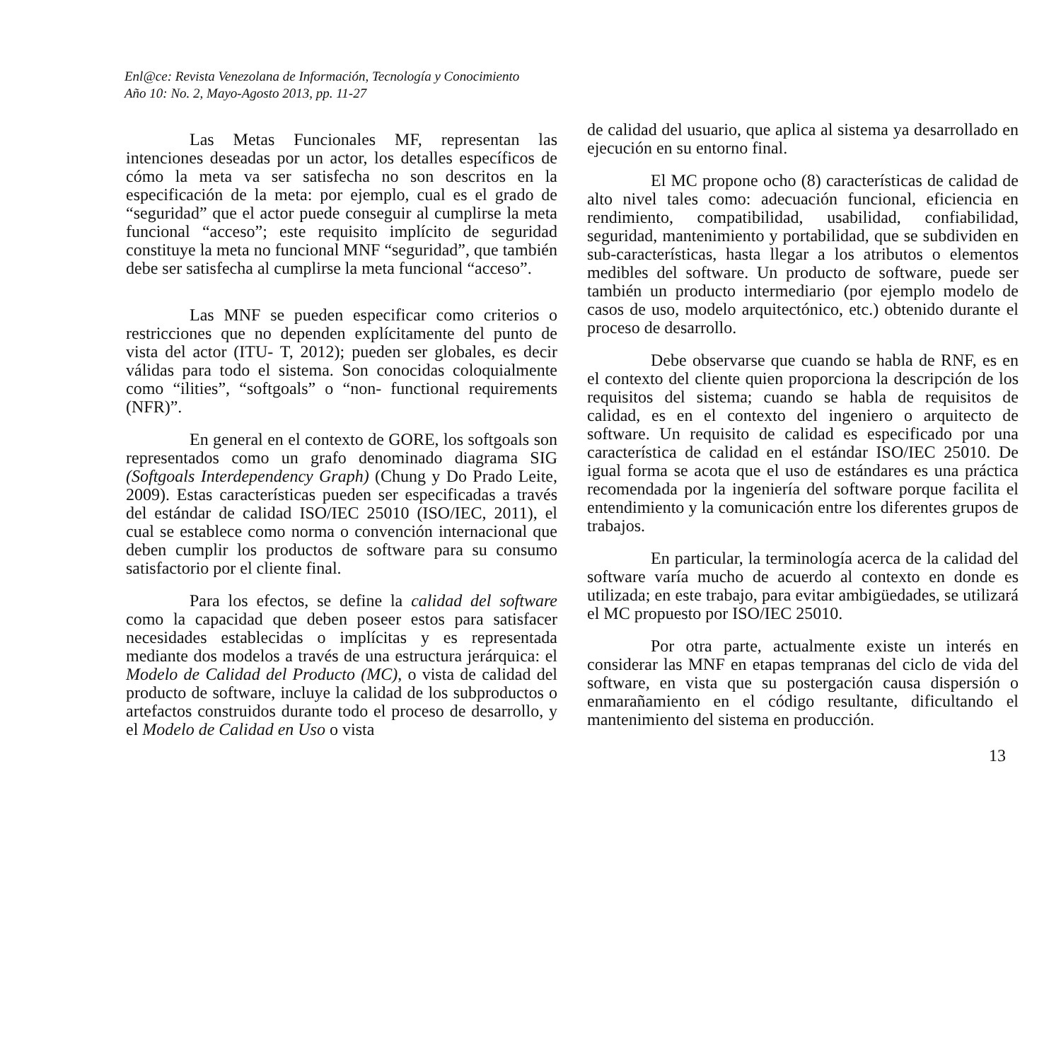Enl@ce: Revista Venezolana de Información, Tecnología y Conocimiento
Año 10: No. 2, Mayo-Agosto 2013, pp. 11-27
Las Metas Funcionales MF, representan las intenciones deseadas por un actor, los detalles específicos de cómo la meta va ser satisfecha no son descritos en la especificación de la meta: por ejemplo, cual es el grado de “seguridad” que el actor puede conseguir al cumplirse la meta funcional “acceso”; este requisito implícito de seguridad constituye la meta no funcional MNF “seguridad”, que también debe ser satisfecha al cumplirse la meta funcional “acceso”.
Las MNF se pueden especificar como criterios o restricciones que no dependen explícitamente del punto de vista del actor (ITU- T, 2012); pueden ser globales, es decir válidas para todo el sistema. Son conocidas coloquialmente como “ilities”, “softgoals” o “non- functional requirements (NFR)”.
En general en el contexto de GORE, los softgoals son representados como un grafo denominado diagrama SIG (Softgoals Interdependency Graph) (Chung y Do Prado Leite, 2009). Estas características pueden ser especificadas a través del estándar de calidad ISO/IEC 25010 (ISO/IEC, 2011), el cual se establece como norma o convención internacional que deben cumplir los productos de software para su consumo satisfactorio por el cliente final.
Para los efectos, se define la calidad del software como la capacidad que deben poseer estos para satisfacer necesidades establecidas o implícitas y es representada mediante dos modelos a través de una estructura jerárquica: el Modelo de Calidad del Producto (MC), o vista de calidad del producto de software, incluye la calidad de los subproductos o artefactos construidos durante todo el proceso de desarrollo, y el Modelo de Calidad en Uso o vista
de calidad del usuario, que aplica al sistema ya desarrollado en ejecución en su entorno final.
El MC propone ocho (8) características de calidad de alto nivel tales como: adecuación funcional, eficiencia en rendimiento, compatibilidad, usabilidad, confiabilidad, seguridad, mantenimiento y portabilidad, que se subdividen en sub-características, hasta llegar a los atributos o elementos medibles del software. Un producto de software, puede ser también un producto intermediario (por ejemplo modelo de casos de uso, modelo arquitectónico, etc.) obtenido durante el proceso de desarrollo.
Debe observarse que cuando se habla de RNF, es en el contexto del cliente quien proporciona la descripción de los requisitos del sistema; cuando se habla de requisitos de calidad, es en el contexto del ingeniero o arquitecto de software. Un requisito de calidad es especificado por una característica de calidad en el estándar ISO/IEC 25010. De igual forma se acota que el uso de estándares es una práctica recomendada por la ingeniería del software porque facilita el entendimiento y la comunicación entre los diferentes grupos de trabajos.
En particular, la terminología acerca de la calidad del software varía mucho de acuerdo al contexto en donde es utilizada; en este trabajo, para evitar ambigüedades, se utilizará el MC propuesto por ISO/IEC 25010.
Por otra parte, actualmente existe un interés en considerar las MNF en etapas tempranas del ciclo de vida del software, en vista que su postergación causa dispersión o enmarañamiento en el código resultante, dificultando el mantenimiento del sistema en producción.
13